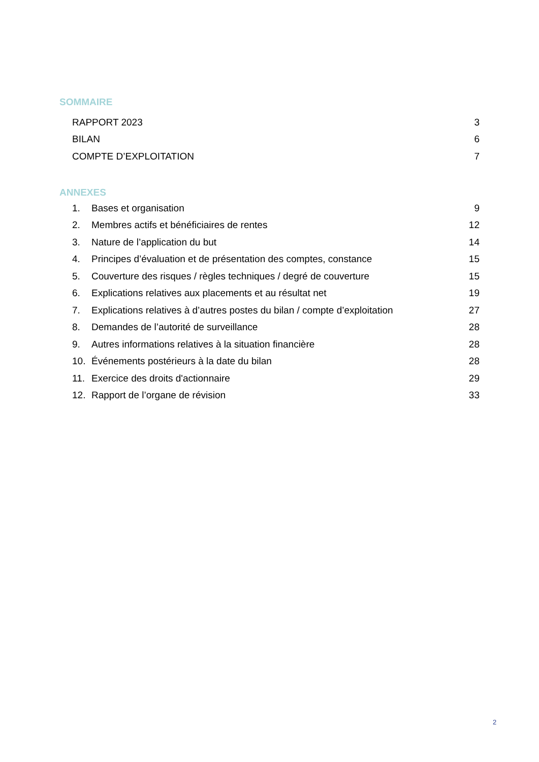SOMMAIRE
RAPPORT 2023 3
BILAN 6
COMPTE D’EXPLOITATION 7
ANNEXES
1. Bases et organisation 9
2. Membres actifs et bénéficiaires de rentes 12
3. Nature de l’application du but 14
4. Principes d’évaluation et de présentation des comptes, constance 15
5. Couverture des risques / règles techniques / degré de couverture 15
6. Explications relatives aux placements et au résultat net 19
7. Explications relatives à d’autres postes du bilan / compte d’exploitation 27
8. Demandes de l’autorité de surveillance 28
9. Autres informations relatives à la situation financière 28
10. Événements postérieurs à la date du bilan 28
11. Exercice des droits d'actionnaire 29
12. Rapport de l’organe de révision 33
2